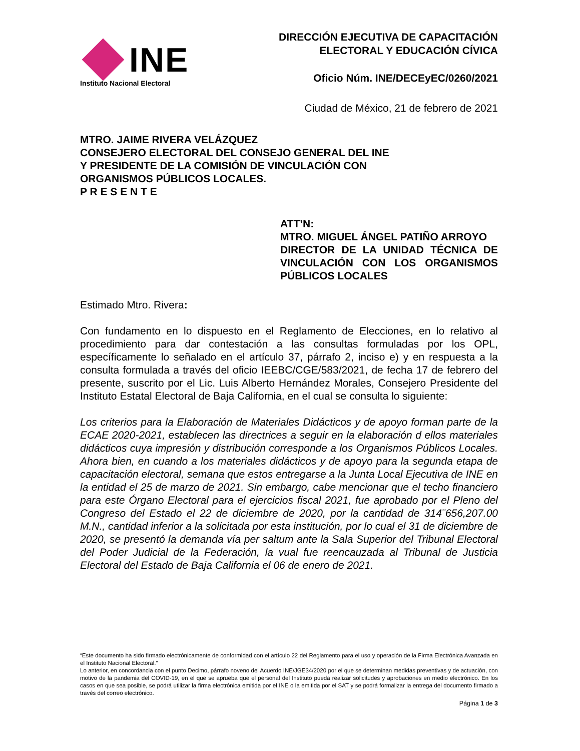INE
Instituto Nacional Electoral
DIRECCIÓN EJECUTIVA DE CAPACITACIÓN
ELECTORAL Y EDUCACIÓN CÍVICA
Oficio Núm. INE/DECEyEC/0260/2021
Ciudad de México, 21 de febrero de 2021
MTRO. JAIME RIVERA VELÁZQUEZ
CONSEJERO ELECTORAL DEL CONSEJO GENERAL DEL INE
Y PRESIDENTE DE LA COMISIÓN DE VINCULACIÓN CON
ORGANISMOS PÚBLICOS LOCALES.
P R E S E N T E
ATT’N:
MTRO. MIGUEL ÁNGEL PATIÑO ARROYO
DIRECTOR DE LA UNIDAD TÉCNICA DE VINCULACIÓN CON LOS ORGANISMOS PÚBLICOS LOCALES
Estimado Mtro. Rivera:
Con fundamento en lo dispuesto en el Reglamento de Elecciones, en lo relativo al procedimiento para dar contestación a las consultas formuladas por los OPL, específicamente lo señalado en el artículo 37, párrafo 2, inciso e) y en respuesta a la consulta formulada a través del oficio IEEBC/CGE/583/2021, de fecha 17 de febrero del presente, suscrito por el Lic. Luis Alberto Hernández Morales, Consejero Presidente del Instituto Estatal Electoral de Baja California, en el cual se consulta lo siguiente:
Los criterios para la Elaboración de Materiales Didácticos y de apoyo forman parte de la ECAE 2020-2021, establecen las directrices a seguir en la elaboración d ellos materiales didácticos cuya impresión y distribución corresponde a los Organismos Públicos Locales. Ahora bien, en cuando a los materiales didácticos y de apoyo para la segunda etapa de capacitación electoral, semana que estos entregarse a la Junta Local Ejecutiva de INE en la entidad el 25 de marzo de 2021. Sin embargo, cabe mencionar que el techo financiero para este Órgano Electoral para el ejercicios fiscal 2021, fue aprobado por el Pleno del Congreso del Estado el 22 de diciembre de 2020, por la cantidad de 314¨656,207.00 M.N., cantidad inferior a la solicitada por esta institución, por lo cual el 31 de diciembre de 2020, se presentó la demanda vía per saltum ante la Sala Superior del Tribunal Electoral del Poder Judicial de la Federación, la vual fue reencauzada al Tribunal de Justicia Electoral del Estado de Baja California el 06 de enero de 2021.
“Este documento ha sido firmado electrónicamente de conformidad con el artículo 22 del Reglamento para el uso y operación de la Firma Electrónica Avanzada en el Instituto Nacional Electoral.”
Lo anterior, en concordancia con el punto Decimo, párrafo noveno del Acuerdo INE/JGE34/2020 por el que se determinan medidas preventivas y de actuación, con motivo de la pandemia del COVID-19, en el que se aprueba que el personal del Instituto pueda realizar solicitudes y aprobaciones en medio electrónico. En los casos en que sea posible, se podrá utilizar la firma electrónica emitida por el INE o la emitida por el SAT y se podrá formalizar la entrega del documento firmado a través del correo electrónico.
Página 1 de 3